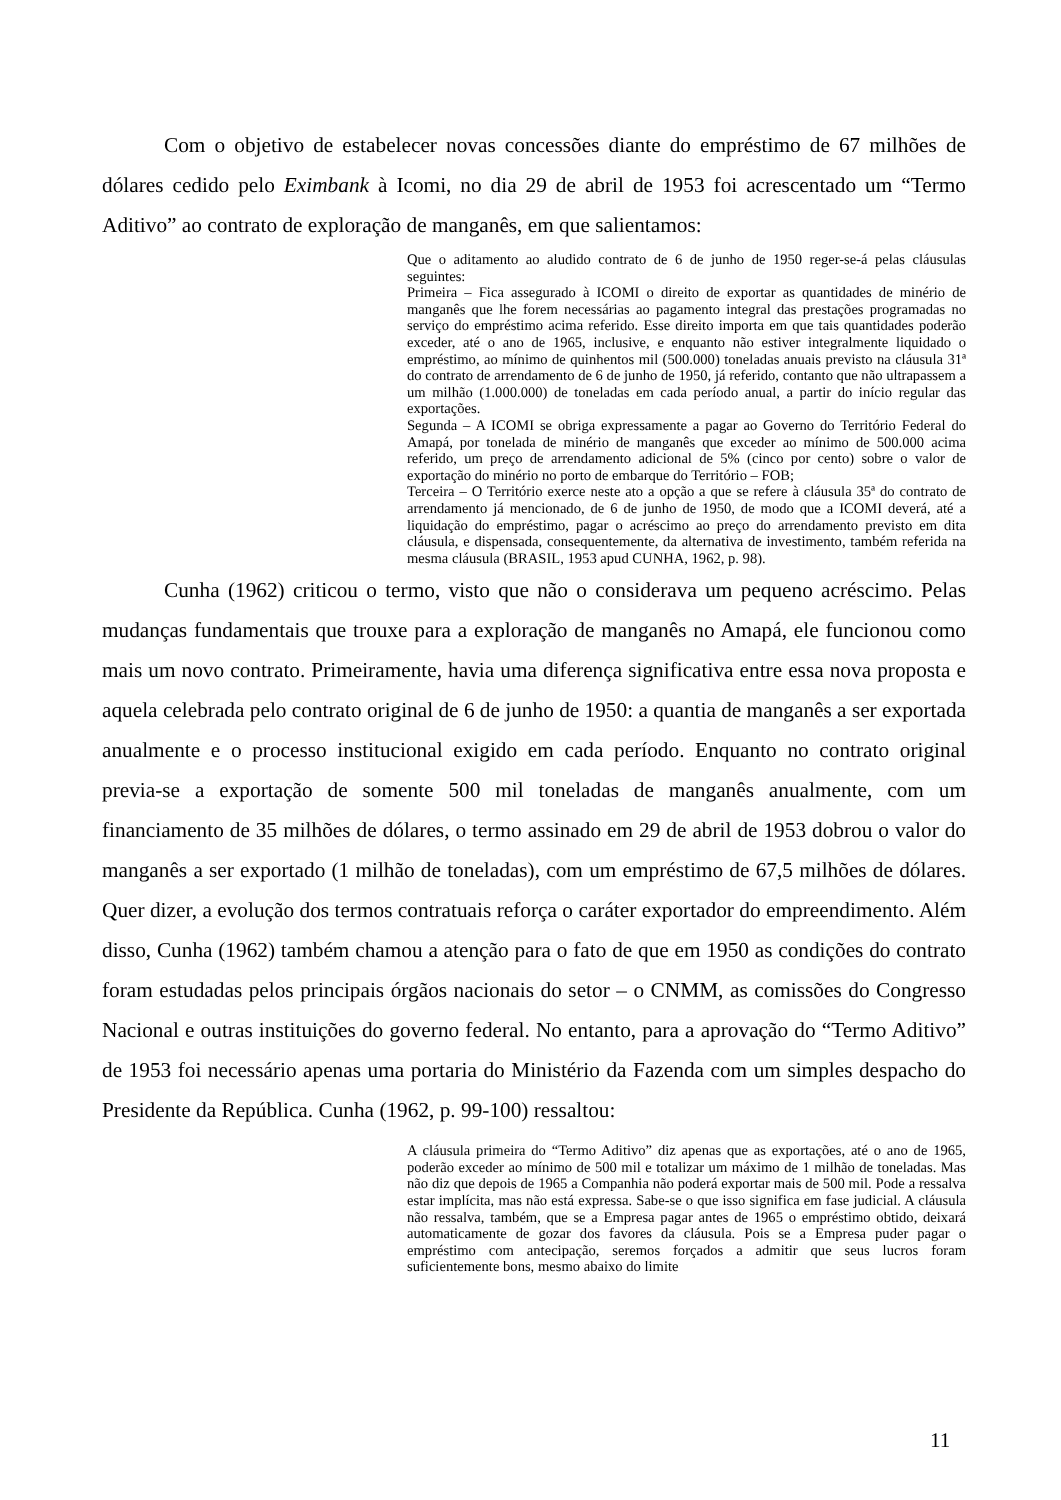Com o objetivo de estabelecer novas concessões diante do empréstimo de 67 milhões de dólares cedido pelo Eximbank à Icomi, no dia 29 de abril de 1953 foi acrescentado um “Termo Aditivo” ao contrato de exploração de manganês, em que salientamos:
Que o aditamento ao aludido contrato de 6 de junho de 1950 reger-se-á pelas cláusulas seguintes:
Primeira – Fica assegurado à ICOMI o direito de exportar as quantidades de minério de manganês que lhe forem necessárias ao pagamento integral das prestações programadas no serviço do empréstimo acima referido. Esse direito importa em que tais quantidades poderão exceder, até o ano de 1965, inclusive, e enquanto não estiver integralmente liquidado o empréstimo, ao mínimo de quinhentos mil (500.000) toneladas anuais previsto na cláusula 31ª do contrato de arrendamento de 6 de junho de 1950, já referido, contanto que não ultrapassem a um milhão (1.000.000) de toneladas em cada período anual, a partir do início regular das exportações.
Segunda – A ICOMI se obriga expressamente a pagar ao Governo do Território Federal do Amapá, por tonelada de minério de manganês que exceder ao mínimo de 500.000 acima referido, um preço de arrendamento adicional de 5% (cinco por cento) sobre o valor de exportação do minério no porto de embarque do Território – FOB;
Terceira – O Território exerce neste ato a opção a que se refere à cláusula 35ª do contrato de arrendamento já mencionado, de 6 de junho de 1950, de modo que a ICOMI deverá, até a liquidação do empréstimo, pagar o acréscimo ao preço do arrendamento previsto em dita cláusula, e dispensada, consequentemente, da alternativa de investimento, também referida na mesma cláusula (BRASIL, 1953 apud CUNHA, 1962, p. 98).
Cunha (1962) criticou o termo, visto que não o considerava um pequeno acréscimo. Pelas mudanças fundamentais que trouxe para a exploração de manganês no Amapá, ele funcionou como mais um novo contrato. Primeiramente, havia uma diferença significativa entre essa nova proposta e aquela celebrada pelo contrato original de 6 de junho de 1950: a quantia de manganês a ser exportada anualmente e o processo institucional exigido em cada período. Enquanto no contrato original previa-se a exportação de somente 500 mil toneladas de manganês anualmente, com um financiamento de 35 milhões de dólares, o termo assinado em 29 de abril de 1953 dobrou o valor do manganês a ser exportado (1 milhão de toneladas), com um empréstimo de 67,5 milhões de dólares. Quer dizer, a evolução dos termos contratuais reforça o caráter exportador do empreendimento. Além disso, Cunha (1962) também chamou a atenção para o fato de que em 1950 as condições do contrato foram estudadas pelos principais órgãos nacionais do setor – o CNMM, as comissões do Congresso Nacional e outras instituições do governo federal. No entanto, para a aprovação do “Termo Aditivo” de 1953 foi necessário apenas uma portaria do Ministério da Fazenda com um simples despacho do Presidente da República. Cunha (1962, p. 99-100) ressaltou:
A cláusula primeira do “Termo Aditivo” diz apenas que as exportações, até o ano de 1965, poderão exceder ao mínimo de 500 mil e totalizar um máximo de 1 milhão de toneladas. Mas não diz que depois de 1965 a Companhia não poderá exportar mais de 500 mil. Pode a ressalva estar implícita, mas não está expressa. Sabe-se o que isso significa em fase judicial. A cláusula não ressalva, também, que se a Empresa pagar antes de 1965 o empréstimo obtido, deixará automaticamente de gozar dos favores da cláusula. Pois se a Empresa puder pagar o empréstimo com antecipação, seremos forçados a admitir que seus lucros foram suficientemente bons, mesmo abaixo do limite
11